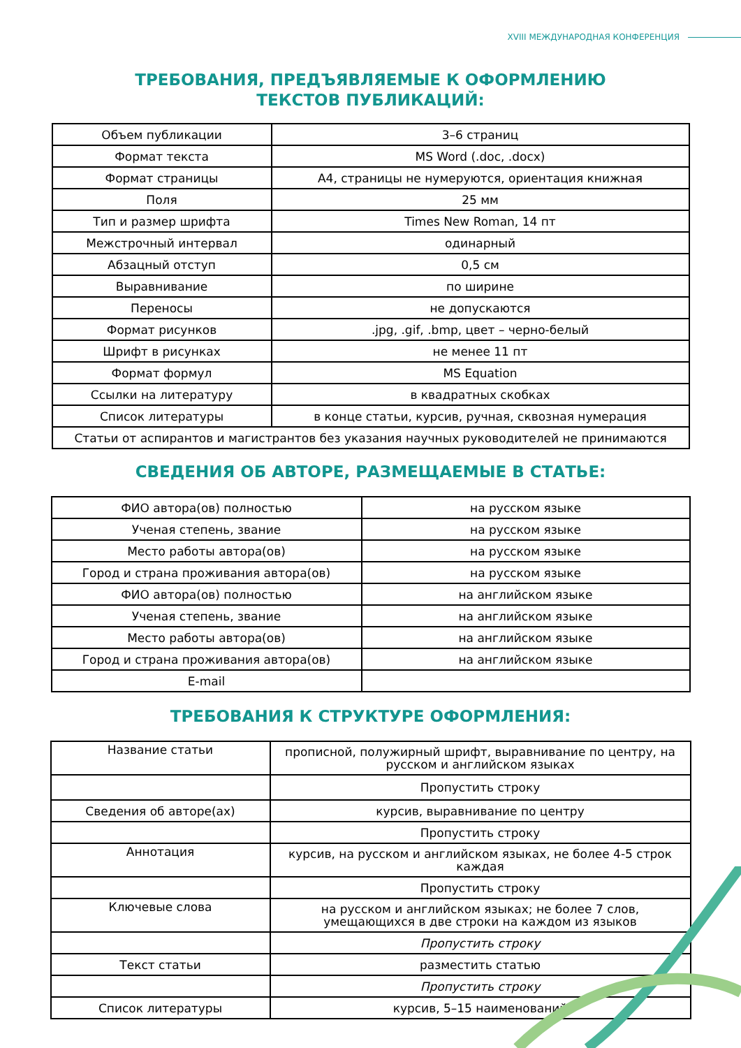XVIII МЕЖДУНАРОДНАЯ КОНФЕРЕНЦИЯ
ТРЕБОВАНИЯ, ПРЕДЪЯВЛЯЕМЫЕ К ОФОРМЛЕНИЮ
ТЕКСТОВ ПУБЛИКАЦИЙ:
| Объем публикации | 3–6 страниц |
| Формат текста | MS Word (.doc, .docx) |
| Формат страницы | А4, страницы не нумеруются, ориентация книжная |
| Поля | 25 мм |
| Тип и размер шрифта | Times New Roman, 14 пт |
| Межстрочный интервал | одинарный |
| Абзацный отступ | 0,5 см |
| Выравнивание | по ширине |
| Переносы | не допускаются |
| Формат рисунков | .jpg, .gif, .bmp, цвет – черно-белый |
| Шрифт в рисунках | не менее 11 пт |
| Формат формул | MS Equation |
| Ссылки на литературу | в квадратных скобках |
| Список литературы | в конце статьи, курсив, ручная, сквозная нумерация |
| Статьи от аспирантов и магистрантов без указания научных руководителей не принимаются | |
СВЕДЕНИЯ ОБ АВТОРЕ, РАЗМЕЩАЕМЫЕ В СТАТЬЕ:
| ФИО автора(ов) полностью | на русском языке |
| Ученая степень, звание | на русском языке |
| Место работы автора(ов) | на русском языке |
| Город и страна проживания автора(ов) | на русском языке |
| ФИО автора(ов) полностью | на английском языке |
| Ученая степень, звание | на английском языке |
| Место работы автора(ов) | на английском языке |
| Город и страна проживания автора(ов) | на английском языке |
| E-mail | |
ТРЕБОВАНИЯ К СТРУКТУРЕ ОФОРМЛЕНИЯ:
| Название статьи | прописной, полужирный шрифт, выравнивание по центру, на русском и английском языках |
| | Пропустить строку |
| Сведения об авторе(ах) | курсив, выравнивание по центру |
| | Пропустить строку |
| Аннотация | курсив, на русском и английском языках, не более 4-5 строк каждая |
| | Пропустить строку |
| Ключевые слова | на русском и английском языках; не более 7 слов, умещающихся в две строки на каждом из языков |
| | Пропустить строку |
| Текст статьи | разместить статью |
| | Пропустить строку |
| Список литературы | курсив, 5–15 наименований |